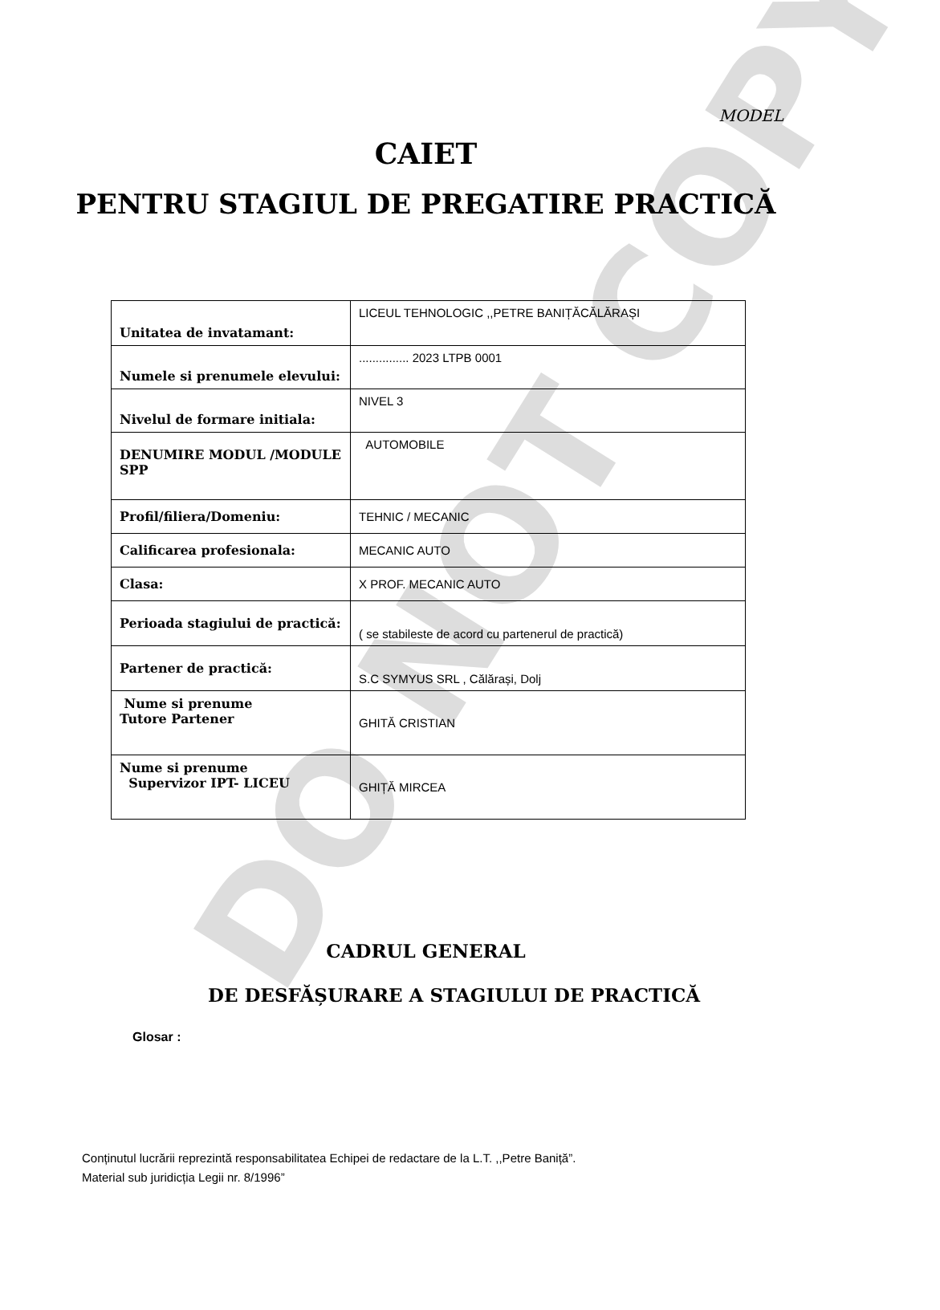DO NOT COPY
MODEL
CAIET
PENTRU STAGIUL DE PREGATIRE PRACTICĂ
| Unitatea de invatamant: | LICEUL TEHNOLOGIC ,,PETRE BANIȚĂCĂLĂRAȘI |
| Numele si prenumele elevului: | ............... 2023 LTPB 0001 |
| Nivelul de formare initiala: | NIVEL 3 |
| DENUMIRE MODUL /MODULE SPP | AUTOMOBILE |
| Profil/filiera/Domeniu: | TEHNIC / MECANIC |
| Calificarea profesionala: | MECANIC AUTO |
| Clasa: | X PROF. MECANIC AUTO |
| Perioada stagiului de practică: | ( se stabileste de acord cu partenerul de practică) |
| Partener de practică: | S.C SYMYUS SRL , Călărași, Dolj |
| Nume si prenume Tutore Partener | GHITĂ CRISTIAN |
| Nume si prenume Supervizor IPT- LICEU | GHIȚĂ MIRCEA |
CADRUL GENERAL
DE DESFĂȘURARE A STAGIULUI DE PRACTICĂ
Glosar :
Conținutul lucrării reprezintă responsabilitatea Echipei de redactare de la L.T. ,,Petre Baniță”.
Material sub juridicția Legii nr. 8/1996”